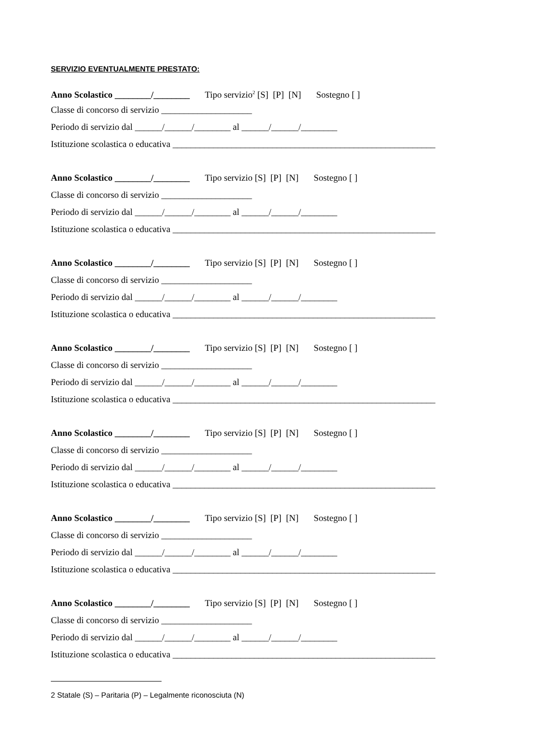SERVIZIO EVENTUALMENTE PRESTATO:
Anno Scolastico ________/________ Tipo servizio<sup>2</sup> [S] [P] [N] Sostegno [ ]
Classe di concorso di servizio ____________________
Periodo di servizio dal ______/______/________ al ______/______/________
Istituzione scolastica o educativa __________________________________________________________
Anno Scolastico ________/________ Tipo servizio [S] [P] [N] Sostegno [ ]
Classe di concorso di servizio ____________________
Periodo di servizio dal ______/______/________ al ______/______/________
Istituzione scolastica o educativa __________________________________________________________
Anno Scolastico ________/________ Tipo servizio [S] [P] [N] Sostegno [ ]
Classe di concorso di servizio ____________________
Periodo di servizio dal ______/______/________ al ______/______/________
Istituzione scolastica o educativa __________________________________________________________
Anno Scolastico ________/________ Tipo servizio [S] [P] [N] Sostegno [ ]
Classe di concorso di servizio ____________________
Periodo di servizio dal ______/______/________ al ______/______/________
Istituzione scolastica o educativa __________________________________________________________
Anno Scolastico ________/________ Tipo servizio [S] [P] [N] Sostegno [ ]
Classe di concorso di servizio ____________________
Periodo di servizio dal ______/______/________ al ______/______/________
Istituzione scolastica o educativa __________________________________________________________
Anno Scolastico ________/________ Tipo servizio [S] [P] [N] Sostegno [ ]
Classe di concorso di servizio ____________________
Periodo di servizio dal ______/______/________ al ______/______/________
Istituzione scolastica o educativa __________________________________________________________
Anno Scolastico ________/________ Tipo servizio [S] [P] [N] Sostegno [ ]
Classe di concorso di servizio ____________________
Periodo di servizio dal ______/______/________ al ______/______/________
Istituzione scolastica o educativa __________________________________________________________
2 Statale (S) – Paritaria (P) – Legalmente riconosciuta (N)